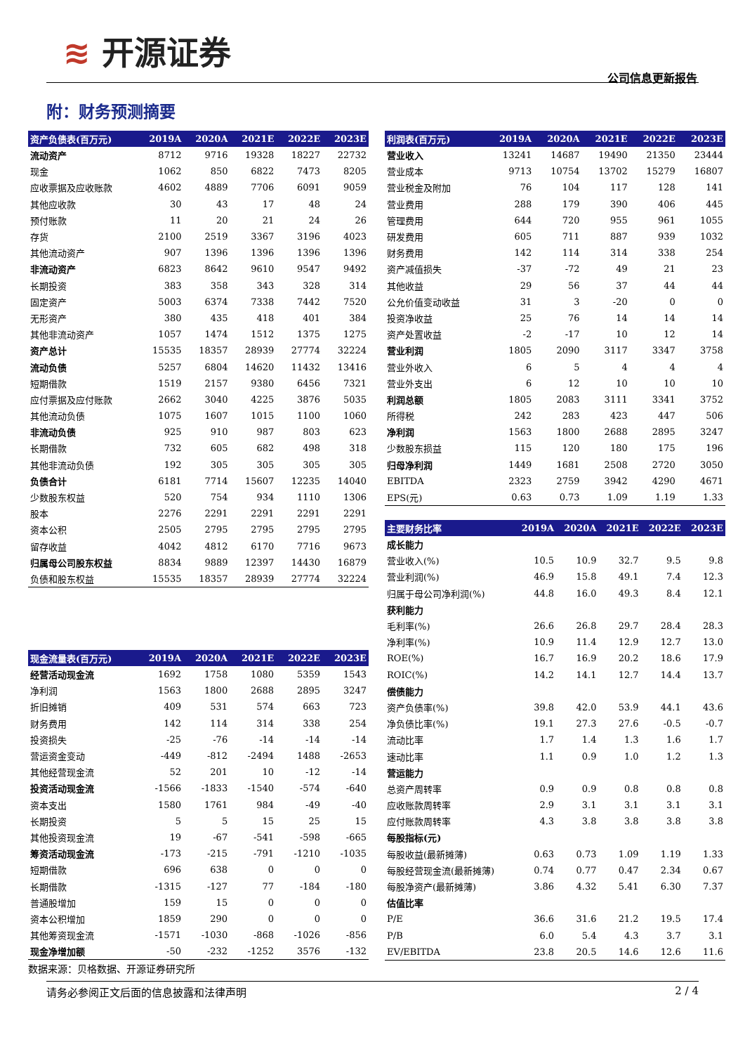≋ 开源证券
公司信息更新报告
附：财务预测摘要
| 资产负债表(百万元) | 2019A | 2020A | 2021E | 2022E | 2023E |
| --- | --- | --- | --- | --- | --- |
| 流动资产 | 8712 | 9716 | 19328 | 18227 | 22732 |
| 现金 | 1062 | 850 | 6822 | 7473 | 8205 |
| 应收票据及应收账款 | 4602 | 4889 | 7706 | 6091 | 9059 |
| 其他应收款 | 30 | 43 | 17 | 48 | 24 |
| 预付账款 | 11 | 20 | 21 | 24 | 26 |
| 存货 | 2100 | 2519 | 3367 | 3196 | 4023 |
| 其他流动资产 | 907 | 1396 | 1396 | 1396 | 1396 |
| 非流动资产 | 6823 | 8642 | 9610 | 9547 | 9492 |
| 长期投资 | 383 | 358 | 343 | 328 | 314 |
| 固定资产 | 5003 | 6374 | 7338 | 7442 | 7520 |
| 无形资产 | 380 | 435 | 418 | 401 | 384 |
| 其他非流动资产 | 1057 | 1474 | 1512 | 1375 | 1275 |
| 资产总计 | 15535 | 18357 | 28939 | 27774 | 32224 |
| 流动负债 | 5257 | 6804 | 14620 | 11432 | 13416 |
| 短期借款 | 1519 | 2157 | 9380 | 6456 | 7321 |
| 应付票据及应付账款 | 2662 | 3040 | 4225 | 3876 | 5035 |
| 其他流动负债 | 1075 | 1607 | 1015 | 1100 | 1060 |
| 非流动负债 | 925 | 910 | 987 | 803 | 623 |
| 长期借款 | 732 | 605 | 682 | 498 | 318 |
| 其他非流动负债 | 192 | 305 | 305 | 305 | 305 |
| 负债合计 | 6181 | 7714 | 15607 | 12235 | 14040 |
| 少数股东权益 | 520 | 754 | 934 | 1110 | 1306 |
| 股本 | 2276 | 2291 | 2291 | 2291 | 2291 |
| 资本公积 | 2505 | 2795 | 2795 | 2795 | 2795 |
| 留存收益 | 4042 | 4812 | 6170 | 7716 | 9673 |
| 归属母公司股东权益 | 8834 | 9889 | 12397 | 14430 | 16879 |
| 负债和股东权益 | 15535 | 18357 | 28939 | 27774 | 32224 |
| 现金流量表(百万元) | 2019A | 2020A | 2021E | 2022E | 2023E |
| --- | --- | --- | --- | --- | --- |
| 经营活动现金流 | 1692 | 1758 | 1080 | 5359 | 1543 |
| 净利润 | 1563 | 1800 | 2688 | 2895 | 3247 |
| 折旧摊销 | 409 | 531 | 574 | 663 | 723 |
| 财务费用 | 142 | 114 | 314 | 338 | 254 |
| 投资损失 | -25 | -76 | -14 | -14 | -14 |
| 营运资金变动 | -449 | -812 | -2494 | 1488 | -2653 |
| 其他经营现金流 | 52 | 201 | 10 | -12 | -14 |
| 投资活动现金流 | -1566 | -1833 | -1540 | -574 | -640 |
| 资本支出 | 1580 | 1761 | 984 | -49 | -40 |
| 长期投资 | 5 | 5 | 15 | 25 | 15 |
| 其他投资现金流 | 19 | -67 | -541 | -598 | -665 |
| 筹资活动现金流 | -173 | -215 | -791 | -1210 | -1035 |
| 短期借款 | 696 | 638 | 0 | 0 | 0 |
| 长期借款 | -1315 | -127 | 77 | -184 | -180 |
| 普通股增加 | 159 | 15 | 0 | 0 | 0 |
| 资本公积增加 | 1859 | 290 | 0 | 0 | 0 |
| 其他筹资现金流 | -1571 | -1030 | -868 | -1026 | -856 |
| 现金净增加额 | -50 | -232 | -1252 | 3576 | -132 |
| 利润表(百万元) | 2019A | 2020A | 2021E | 2022E | 2023E |
| --- | --- | --- | --- | --- | --- |
| 营业收入 | 13241 | 14687 | 19490 | 21350 | 23444 |
| 营业成本 | 9713 | 10754 | 13702 | 15279 | 16807 |
| 营业税金及附加 | 76 | 104 | 117 | 128 | 141 |
| 营业费用 | 288 | 179 | 390 | 406 | 445 |
| 管理费用 | 644 | 720 | 955 | 961 | 1055 |
| 研发费用 | 605 | 711 | 887 | 939 | 1032 |
| 财务费用 | 142 | 114 | 314 | 338 | 254 |
| 资产减值损失 | -37 | -72 | 49 | 21 | 23 |
| 其他收益 | 29 | 56 | 37 | 44 | 44 |
| 公允价值变动收益 | 31 | 3 | -20 | 0 | 0 |
| 投资净收益 | 25 | 76 | 14 | 14 | 14 |
| 资产处置收益 | -2 | -17 | 10 | 12 | 14 |
| 营业利润 | 1805 | 2090 | 3117 | 3347 | 3758 |
| 营业外收入 | 6 | 5 | 4 | 4 | 4 |
| 营业外支出 | 6 | 12 | 10 | 10 | 10 |
| 利润总额 | 1805 | 2083 | 3111 | 3341 | 3752 |
| 所得税 | 242 | 283 | 423 | 447 | 506 |
| 净利润 | 1563 | 1800 | 2688 | 2895 | 3247 |
| 少数股东损益 | 115 | 120 | 180 | 175 | 196 |
| 归母净利润 | 1449 | 1681 | 2508 | 2720 | 3050 |
| EBITDA | 2323 | 2759 | 3942 | 4290 | 4671 |
| EPS(元) | 0.63 | 0.73 | 1.09 | 1.19 | 1.33 |
| 主要财务比率 | 2019A | 2020A | 2021E | 2022E | 2023E |
| --- | --- | --- | --- | --- | --- |
| 成长能力 | | | | | |
| 营业收入(%) | 10.5 | 10.9 | 32.7 | 9.5 | 9.8 |
| 营业利润(%) | 46.9 | 15.8 | 49.1 | 7.4 | 12.3 |
| 归属于母公司净利润(%) | 44.8 | 16.0 | 49.3 | 8.4 | 12.1 |
| 获利能力 | | | | | |
| 毛利率(%) | 26.6 | 26.8 | 29.7 | 28.4 | 28.3 |
| 净利率(%) | 10.9 | 11.4 | 12.9 | 12.7 | 13.0 |
| ROE(%) | 16.7 | 16.9 | 20.2 | 18.6 | 17.9 |
| ROIC(%) | 14.2 | 14.1 | 12.7 | 14.4 | 13.7 |
| 偿债能力 | | | | | |
| 资产负债率(%) | 39.8 | 42.0 | 53.9 | 44.1 | 43.6 |
| 净负债比率(%) | 19.1 | 27.3 | 27.6 | -0.5 | -0.7 |
| 流动比率 | 1.7 | 1.4 | 1.3 | 1.6 | 1.7 |
| 速动比率 | 1.1 | 0.9 | 1.0 | 1.2 | 1.3 |
| 营运能力 | | | | | |
| 总资产周转率 | 0.9 | 0.9 | 0.8 | 0.8 | 0.8 |
| 应收账款周转率 | 2.9 | 3.1 | 3.1 | 3.1 | 3.1 |
| 应付账款周转率 | 4.3 | 3.8 | 3.8 | 3.8 | 3.8 |
| 每股指标(元) | | | | | |
| 每股收益(最新摊薄) | 0.63 | 0.73 | 1.09 | 1.19 | 1.33 |
| 每股经营现金流(最新摊薄) | 0.74 | 0.77 | 0.47 | 2.34 | 0.67 |
| 每股净资产(最新摊薄) | 3.86 | 4.32 | 5.41 | 6.30 | 7.37 |
| 估值比率 | | | | | |
| P/E | 36.6 | 31.6 | 21.2 | 19.5 | 17.4 |
| P/B | 6.0 | 5.4 | 4.3 | 3.7 | 3.1 |
| EV/EBITDA | 23.8 | 20.5 | 14.6 | 12.6 | 11.6 |
数据来源：贝格数据、开源证券研究所
请务必参阅正文后面的信息披露和法律声明 2 / 4